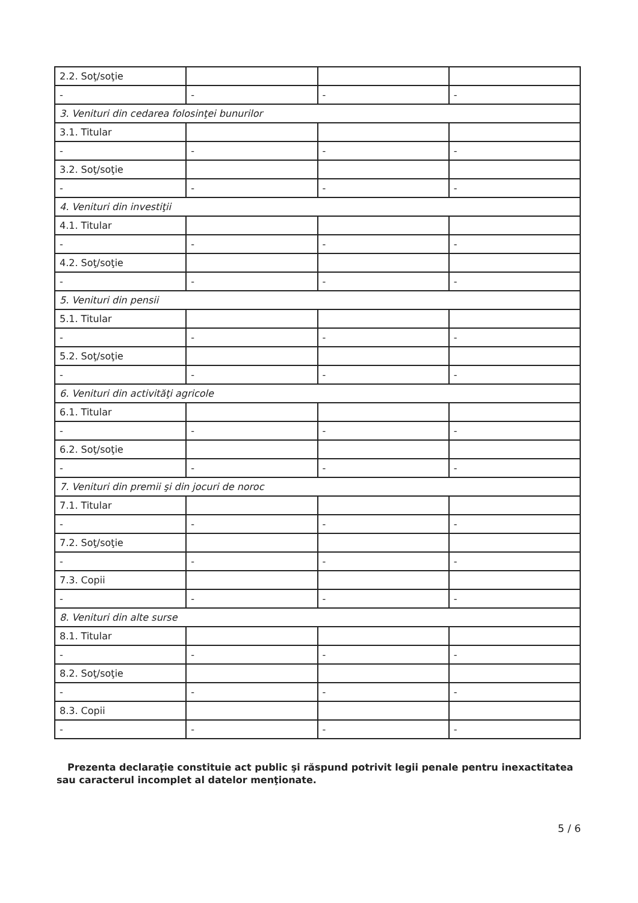| 2.2. Soţ/soţie | | | |
| - | - | - | - |
| 3. Venituri din cedarea folosinţei bunurilor | | | |
| 3.1. Titular | | | |
| - | - | - | - |
| 3.2. Soţ/soţie | | | |
| - | - | - | - |
| 4. Venituri din investiţii | | | |
| 4.1. Titular | | | |
| - | - | - | - |
| 4.2. Soţ/soţie | | | |
| - | - | - | - |
| 5. Venituri din pensii | | | |
| 5.1. Titular | | | |
| - | - | - | - |
| 5.2. Soţ/soţie | | | |
| - | - | - | - |
| 6. Venituri din activităţi agricole | | | |
| 6.1. Titular | | | |
| - | - | - | - |
| 6.2. Soţ/soţie | | | |
| - | - | - | - |
| 7. Venituri din premii şi din jocuri de noroc | | | |
| 7.1. Titular | | | |
| - | - | - | - |
| 7.2. Soţ/soţie | | | |
| - | - | - | - |
| 7.3. Copii | | | |
| - | - | - | - |
| 8. Venituri din alte surse | | | |
| 8.1. Titular | | | |
| - | - | - | - |
| 8.2. Soţ/soţie | | | |
| - | - | - | - |
| 8.3. Copii | | | |
| - | - | - | - |
Prezenta declaraţie constituie act public şi răspund potrivit legii penale pentru inexactitatea sau caracterul incomplet al datelor menţionate.
5 / 6